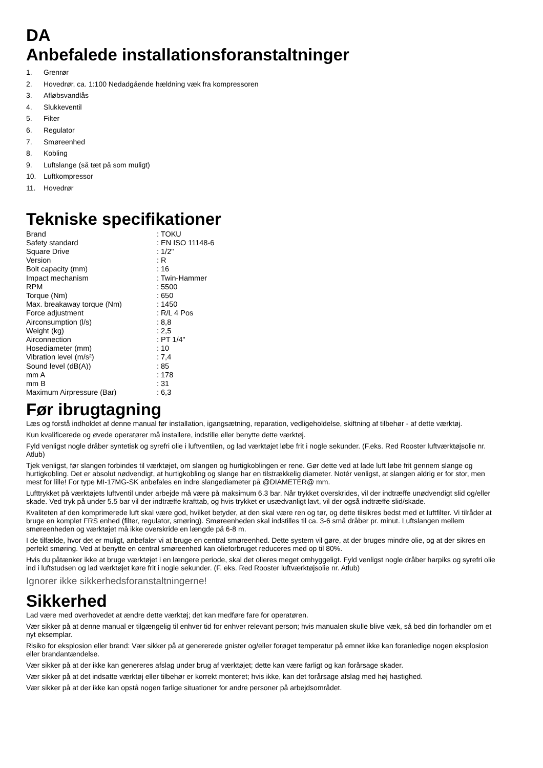DA
Anbefalede installationsforanstaltninger
1. Grenrør
2. Hovedrør, ca. 1:100 Nedadgående hældning væk fra kompressoren
3. Afløbsvandlås
4. Slukkeventil
5. Filter
6. Regulator
7. Smøreenhed
8. Kobling
9. Luftslange (så tæt på som muligt)
10. Luftkompressor
11. Hovedrør
Tekniske specifikationer
| Brand | : TOKU |
| Safety standard | : EN ISO 11148-6 |
| Square Drive | : 1/2" |
| Version | : R |
| Bolt capacity (mm) | : 16 |
| Impact mechanism | : Twin-Hammer |
| RPM | : 5500 |
| Torque (Nm) | : 650 |
| Max. breakaway torque (Nm) | : 1450 |
| Force adjustment | : R/L 4 Pos |
| Airconsumption (l/s) | : 8,8 |
| Weight (kg) | : 2,5 |
| Airconnection | : PT 1/4" |
| Hosediameter (mm) | : 10 |
| Vibration level (m/s²) | : 7,4 |
| Sound level (dB(A)) | : 85 |
| mm A | : 178 |
| mm B | : 31 |
| Maximum Airpressure (Bar) | : 6,3 |
Før ibrugtagning
Læs og forstå indholdet af denne manual før installation, igangsætning, reparation, vedligeholdelse, skiftning af tilbehør - af dette værktøj.
Kun kvalificerede og øvede operatører må installere, indstille eller benytte dette værktøj.
Fyld venligst nogle dråber syntetisk og syrefri olie i luftventilen, og lad værktøjet løbe frit i nogle sekunder. (F.eks. Red Rooster luftværktøjsolie nr. Atlub)
Tjek venligst, før slangen forbindes til værktøjet, om slangen og hurtigkoblingen er rene. Gør dette ved at lade luft løbe frit gennem slange og hurtigkobling. Det er absolut nødvendigt, at hurtigkobling og slange har en tilstrækkelig diameter. Notér venligst, at slangen aldrig er for stor, men mest for lille! For type MI-17MG-SK anbefales en indre slangediameter på @DIAMETER@ mm.
Lufttrykket på værktøjets luftventil under arbejde må være på maksimum 6.3 bar. Når trykket overskrides, vil der indtræffe unødvendigt slid og/eller skade. Ved tryk på under 5.5 bar vil der indtræffe krafttab, og hvis trykket er usædvanligt lavt, vil der også indtræffe slid/skade.
Kvaliteten af den komprimerede luft skal være god, hvilket betyder, at den skal være ren og tør, og dette tilsikres bedst med et luftfilter. Vi tilråder at bruge en komplet FRS enhed (filter, regulator, smøring). Smøreenheden skal indstilles til ca. 3-6 små dråber pr. minut. Luftslangen mellem smøreenheden og værktøjet må ikke overskride en længde på 6-8 m.
I de tilfælde, hvor det er muligt, anbefaler vi at bruge en central smøreenhed. Dette system vil gøre, at der bruges mindre olie, og at der sikres en perfekt smøring. Ved at benytte en central smøreenhed kan olieforbruget reduceres med op til 80%.
Hvis du påtænker ikke at bruge værktøjet i en længere periode, skal det olieres meget omhyggeligt. Fyld venligst nogle dråber harpiks og syrefri olie ind i luftstudsen og lad værktøjet køre frit i nogle sekunder. (F. eks. Red Rooster luftværktøjsolie nr. Atlub)
Ignorer ikke sikkerhedsforanstaltningerne!
Sikkerhed
Lad være med overhovedet at ændre dette værktøj; det kan medføre fare for operatøren.
Vær sikker på at denne manual er tilgængelig til enhver tid for enhver relevant person; hvis manualen skulle blive væk, så bed din forhandler om et nyt eksemplar.
Risiko for eksplosion eller brand: Vær sikker på at genererede gnister og/eller forøget temperatur på emnet ikke kan foranledige nogen eksplosion eller brandantændelse.
Vær sikker på at der ikke kan genereres afslag under brug af værktøjet; dette kan være farligt og kan forårsage skader.
Vær sikker på at det indsatte værktøj eller tilbehør er korrekt monteret; hvis ikke, kan det forårsage afslag med høj hastighed.
Vær sikker på at der ikke kan opstå nogen farlige situationer for andre personer på arbejdsområdet.